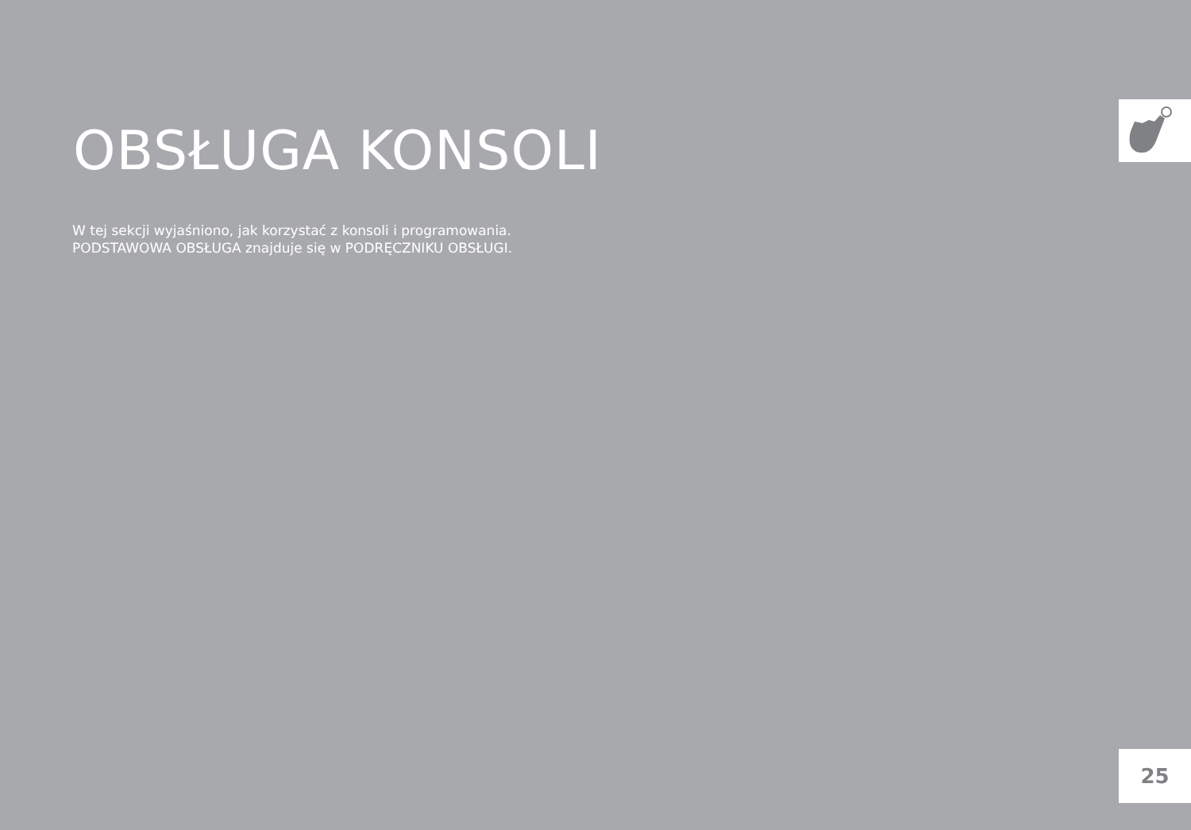OBSŁUGA KONSOLI
W tej sekcji wyjaśniono, jak korzystać z konsoli i programowania.
PODSTAWOWA OBSŁUGA znajduje się w PODRĘCZNIKU OBSŁUGI.
25